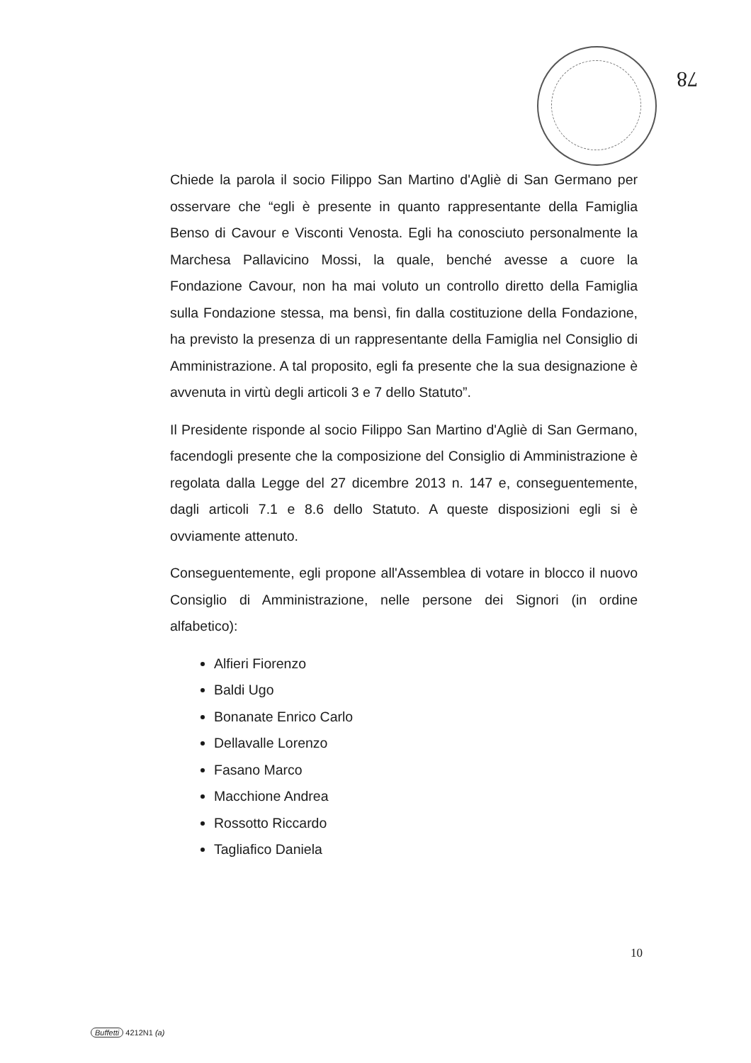78
Chiede la parola il socio Filippo San Martino d'Agliè di San Germano per osservare che “egli è presente in quanto rappresentante della Famiglia Benso di Cavour e Visconti Venosta. Egli ha conosciuto personalmente la Marchesa Pallavicino Mossi, la quale, benché avesse a cuore la Fondazione Cavour, non ha mai voluto un controllo diretto della Famiglia sulla Fondazione stessa, ma bensì, fin dalla costituzione della Fondazione, ha previsto la presenza di un rappresentante della Famiglia nel Consiglio di Amministrazione. A tal proposito, egli fa presente che la sua designazione è avvenuta in virtù degli articoli 3 e 7 dello Statuto”.
Il Presidente risponde al socio Filippo San Martino d'Agliè di San Germano, facendogli presente che la composizione del Consiglio di Amministrazione è regolata dalla Legge del 27 dicembre 2013 n. 147 e, conseguentemente, dagli articoli 7.1 e 8.6 dello Statuto. A queste disposizioni egli si è ovviamente attenuto.
Conseguentemente, egli propone all'Assemblea di votare in blocco il nuovo Consiglio di Amministrazione, nelle persone dei Signori (in ordine alfabetico):
Alfieri Fiorenzo
Baldi Ugo
Bonanate Enrico Carlo
Dellavalle Lorenzo
Fasano Marco
Macchione Andrea
Rossotto Riccardo
Tagliafico Daniela
10
Buffetti 4212N1 (a)